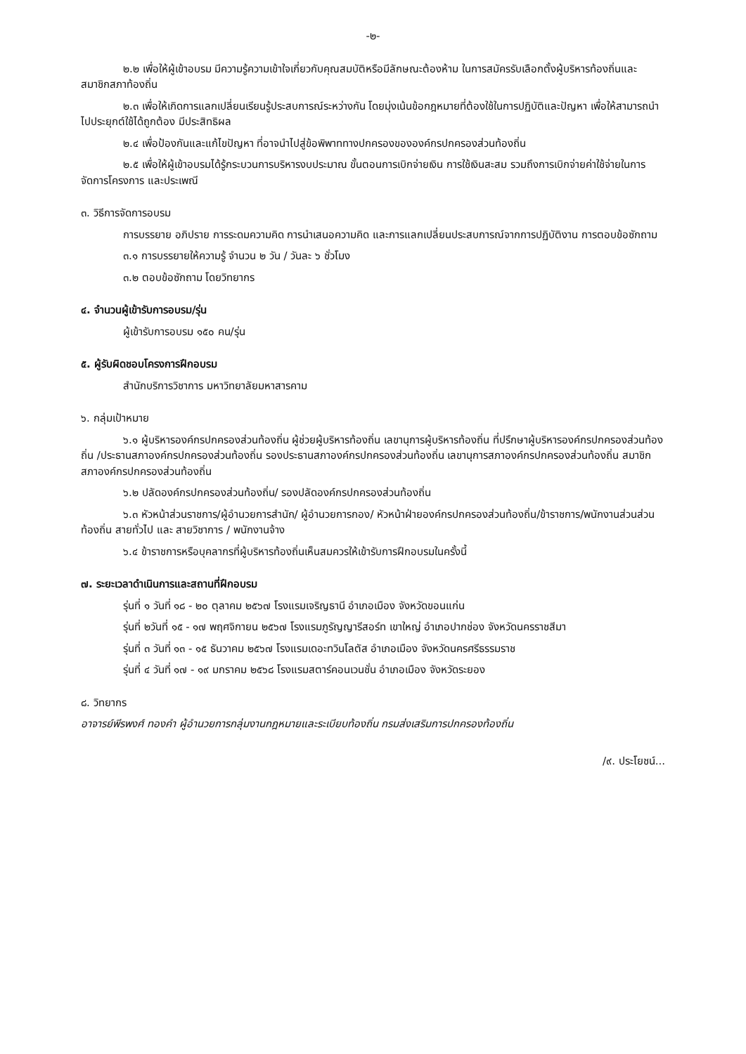-๒-
๒.๒ เพื่อให้ผู้เข้าอบรม มีความรู้ความเข้าใจเกี่ยวกับคุณสมบัติหรือมีลักษณะต้องห้าม ในการสมัครรับเลือกตั้งผู้บริหารท้องถิ่นและสมาชิกสภาท้องถิ่น
๒.๓ เพื่อให้เกิดการแลกเปลี่ยนเรียนรู้ประสบการณ์ระหว่างกัน โดยมุ่งเน้นข้อกฎหมายที่ต้องใช้ในการปฏิบัติและปัญหา เพื่อให้สามารถนำไปประยุกต์ใช้ได้ถูกต้อง มีประสิทธิผล
๒.๔ เพื่อป้องกันและแก้ไขปัญหา ที่อาจนำไปสู่ข้อพิพาททางปกครองขององค์กรปกครองส่วนท้องถิ่น
๒.๕ เพื่อให้ผู้เข้าอบรมได้รู้กระบวนการบริหารงบประมาณ ขั้นตอนการเบิกจ่ายเงิน การใช้เงินสะสม รวมถึงการเบิกจ่ายค่าใช้จ่ายในการจัดการโครงการ และประเพณี
๓. วิธีการจัดการอบรม
การบรรยาย อภิปราย การระดมความคิด การนำเสนอความคิด และการแลกเปลี่ยนประสบการณ์จากการปฏิบัติงาน การตอบข้อซักถาม
๓.๑ การบรรยายให้ความรู้ จำนวน ๒ วัน / วันละ ๖ ชั่วโมง
๓.๒ ตอบข้อซักถาม โดยวิทยากร
๔. จำนวนผู้เข้ารับการอบรม/รุ่น
ผู้เข้ารับการอบรม ๑๕๐ คน/รุ่น
๕. ผู้รับผิดชอบโครงการฝึกอบรม
สำนักบริการวิชาการ มหาวิทยาลัยมหาสารคาม
๖. กลุ่มเป้าหมาย
๖.๑ ผู้บริหารองค์กรปกครองส่วนท้องถิ่น ผู้ช่วยผู้บริหารท้องถิ่น เลขานุการผู้บริหารท้องถิ่น ที่ปรึกษาผู้บริหารองค์กรปกครองส่วนท้องถิ่น /ประธานสภาองค์กรปกครองส่วนท้องถิ่น รองประธานสภาองค์กรปกครองส่วนท้องถิ่น เลขานุการสภาองค์กรปกครองส่วนท้องถิ่น สมาชิกสภาองค์กรปกครองส่วนท้องถิ่น
๖.๒ ปลัดองค์กรปกครองส่วนท้องถิ่น/ รองปลัดองค์กรปกครองส่วนท้องถิ่น
๖.๓ หัวหน้าส่วนราชการ/ผู้อำนวยการสำนัก/ ผู้อำนวยการกอง/ หัวหน้าฝ่ายองค์กรปกครองส่วนท้องถิ่น/ข้าราชการ/พนักงานส่วนส่วนท้องถิ่น สายทั่วไป และ สายวิชาการ / พนักงานจ้าง
๖.๔ ข้าราชการหรือบุคลากรที่ผู้บริหารท้องถิ่นเห็นสมควรให้เข้ารับการฝึกอบรมในครั้งนี้
๗. ระยะเวลาดำเนินการและสถานที่ฝึกอบรม
รุ่นที่ ๑ วันที่ ๑๘ - ๒๐ ตุลาคม ๒๕๖๗ โรงแรมเจริญธานี อำเภอเมือง จังหวัดขอนแก่น
รุ่นที่ ๒วันที่ ๑๕ - ๑๗ พฤศจิกายน ๒๕๖๗ โรงแรมภูรัญญารีสอร์ท เขาใหญ่ อำเภอปากช่อง จังหวัดนครราชสีมา
รุ่นที่ ๓ วันที่ ๑๓ - ๑๕ ธันวาคม ๒๕๖๗ โรงแรมเดอะทวินโลตัส อำเภอเมือง จังหวัดนครศรีธรรมราช
รุ่นที่ ๔ วันที่ ๑๗ - ๑๙ มกราคม ๒๕๖๘ โรงแรมสตาร์คอนเวนชั่น อำเภอเมือง จังหวัดระยอง
๘. วิทยากร
อาจารย์พีรพงศ์ ทองคำ ผู้อำนวยการกลุ่มงานกฎหมายและระเบียบท้องถิ่น กรมส่งเสริมการปกครองท้องถิ่น
/๙. ประโยชน์...